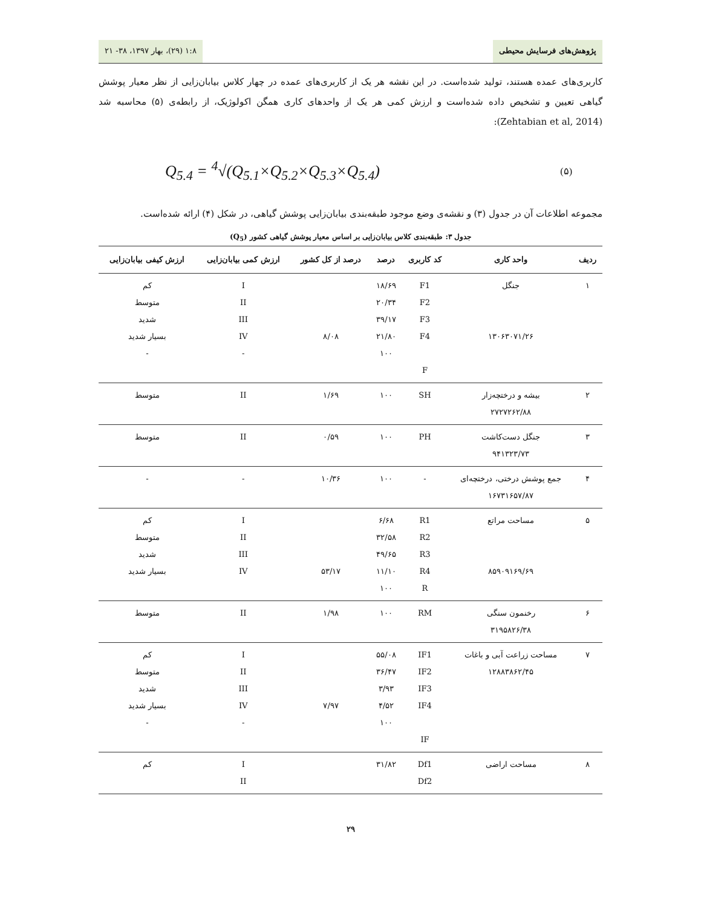پژوهش‌های فرسایش محیطی ۱:۸ (۲۹)، بهار ۱۳۹۷، ۳۸- ۲۱
کاربری‌های عمده هستند، تولید شده‌است. در این نقشه هر یک از کاربری‌های عمده در چهار کلاس بیابان‌زایی از نظر معیار پوشش گیاهی تعیین و تشخیص داده شده‌است و ارزش کمی هر یک از واحدهای کاری همگن اکولوژیک، از رابطه‌ی (۵) محاسبه شد (Zehtabian et al, 2014):
Q<sub>5.4</sub> = <sup>4</sup>√(Q<sub>5.1</sub>×Q<sub>5.2</sub>×Q<sub>5.3</sub>×Q<sub>5.4</sub>) (۵)
مجموعه اطلاعات آن در جدول (۳) و نقشه‌ی وضع موجود طبقه‌بندی بیابان‌زایی پوشش گیاهی، در شکل (۴) ارائه شده‌است.
جدول ۳: طبقه‌بندی کلاس بیابان‌زایی بر اساس معیار پوشش گیاهی کشور (Q<sub>5</sub>)
| ردیف | واحد کاری | کد کاربری | درصد | درصد از کل کشور | ارزش کمی بیابان‌زایی | ارزش کیفی بیابان‌زایی |
| --- | --- | --- | --- | --- | --- | --- |
| ۱ | جنگل ۱۳۰۶۳۰۷۱/۲۶ | F1 F2 F3 F4 F | ۱۸/۶۹ ۲۰/۳۴ ۳۹/۱۷ ۲۱/۸۰ ۱۰۰ | ۸/۰۸ | I II III IV - | کم متوسط شدید بسیار شدید - |
| ۲ | بیشه و درختچه‌زار ۲۷۲۷۲۶۲/۸۸ | SH | ۱۰۰ | ۱/۶۹ | II | متوسط |
| ۳ | جنگل دست‌کاشت ۹۴۱۳۲۳/۷۳ | PH | ۱۰۰ | ۰/۵۹ | II | متوسط |
| ۴ | جمع پوشش درختی، درختچه‌ای ۱۶۷۳۱۶۵۷/۸۷ | - | ۱۰۰ | ۱۰/۳۶ | - | - |
| ۵ | مساحت مراتع ۸۵۹۰۹۱۶۹/۶۹ | R1 R2 R3 R4 R | ۶/۶۸ ۳۲/۵۸ ۴۹/۶۵ ۱۱/۱۰ ۱۰۰ | ۵۳/۱۷ | I II III IV | کم متوسط شدید بسیار شدید |
| ۶ | رخنمون سنگی ۳۱۹۵۸۲۶/۳۸ | RM | ۱۰۰ | ۱/۹۸ | II | متوسط |
| ۷ | مساحت زراعت آبی و باغات ۱۲۸۸۳۸۶۲/۴۵ | IF1 IF2 IF3 IF4 IF | ۵۵/۰۸ ۳۶/۴۷ ۳/۹۳ ۴/۵۲ ۱۰۰ | ۷/۹۷ | I II III IV - | کم متوسط شدید بسیار شدید - |
| ۸ | مساحت اراضی | Df1 Df2 | ۳۱/۸۲ | | I II | کم |
۲۹